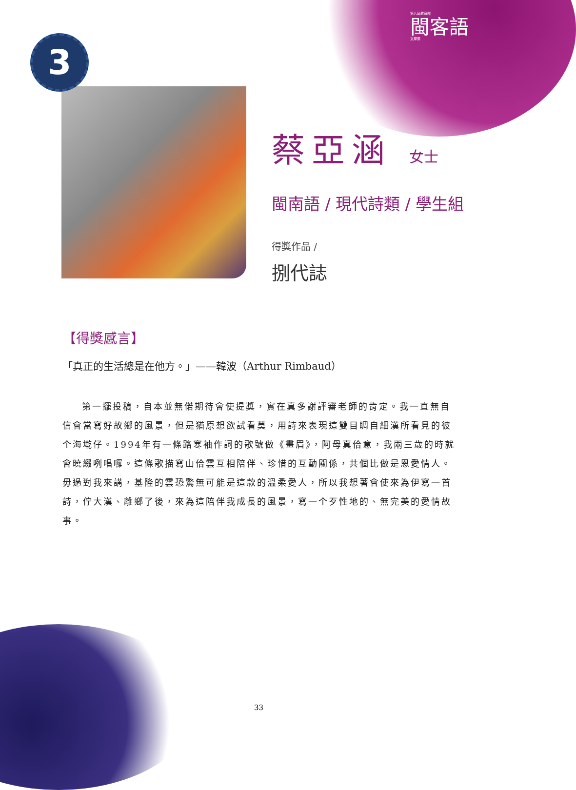第八屆教育部
閩客語
文學獎
3
蔡亞涵 女士
閩南語 / 現代詩類 / 學生組
得獎作品 /
捌代誌
【得獎感言】
「真正的生活總是在他方。」——韓波（Arthur Rimbaud）
第一擺投稿，自本並無偌期待會使提獎，實在真多謝評審老師的肯定。我一直無自信會當寫好故鄉的風景，但是猶原想欲試看莫，用詩來表現這雙目睭自細漢所看見的彼个海墘仔。1994年有一條路寒袖作詞的歌號做《畫眉》，阿母真佮意，我兩三歲的時就會曉綴咧唱囉。這條歌描寫山佮雲互相陪伴、珍惜的互動關係，共個比做是恩愛情人。毋過對我來講，基隆的雲恐驚無可能是這款的溫柔愛人，所以我想著會使來為伊寫一首詩，佇大漢、離鄉了後，來為這陪伴我成長的風景，寫一个歹性地的、無完美的愛情故事。
33